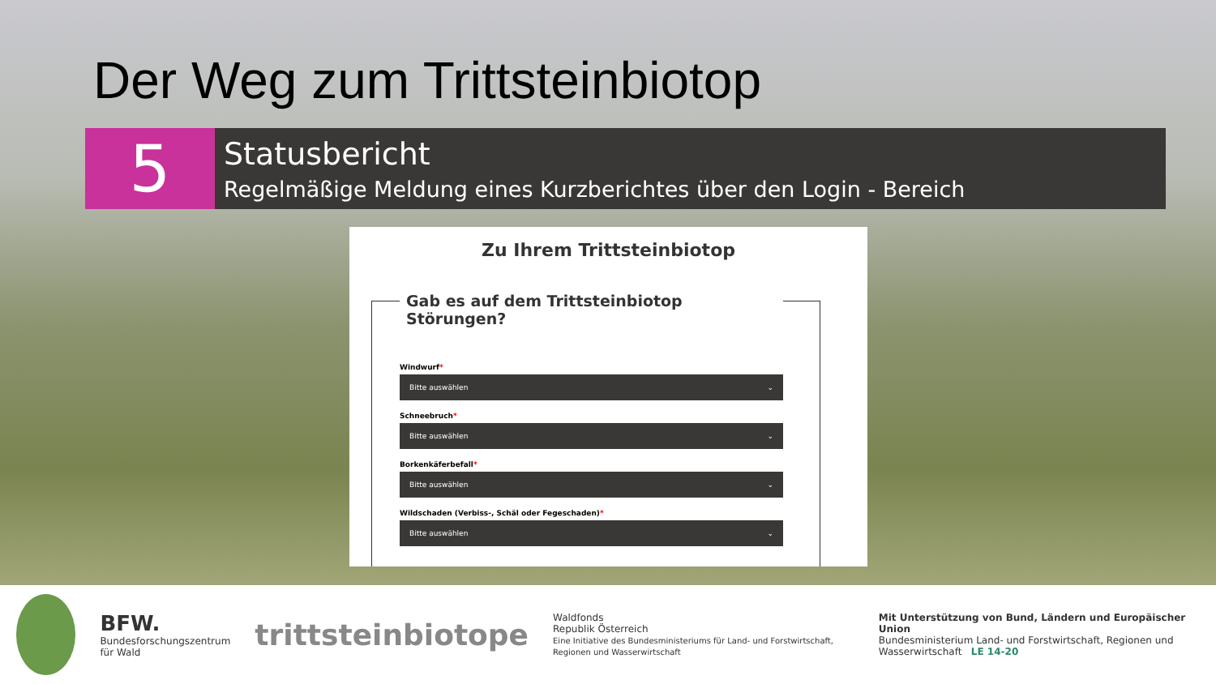Der Weg zum Trittsteinbiotop
5
Statusbericht
Regelmäßige Meldung eines Kurzberichtes über den Login - Bereich
Zu Ihrem Trittsteinbiotop
Gab es auf dem Trittsteinbiotop Störungen?
Windwurf*
Bitte auswählen ⌄
Schneebruch*
Bitte auswählen ⌄
Borkenkäferbefall*
Bitte auswählen ⌄
Wildschaden (Verbiss-, Schäl oder Fegeschaden)*
Bitte auswählen ⌄
BFW.
Bundesforschungszentrum für Wald
trittsteinbiotope
Waldfonds
Republik Österreich
Eine Initiative des Bundesministeriums für Land- und Forstwirtschaft, Regionen und Wasserwirtschaft
Mit Unterstützung von Bund, Ländern und Europäischer Union
Bundesministerium Land- und Forstwirtschaft, Regionen und Wasserwirtschaft LE 14-20